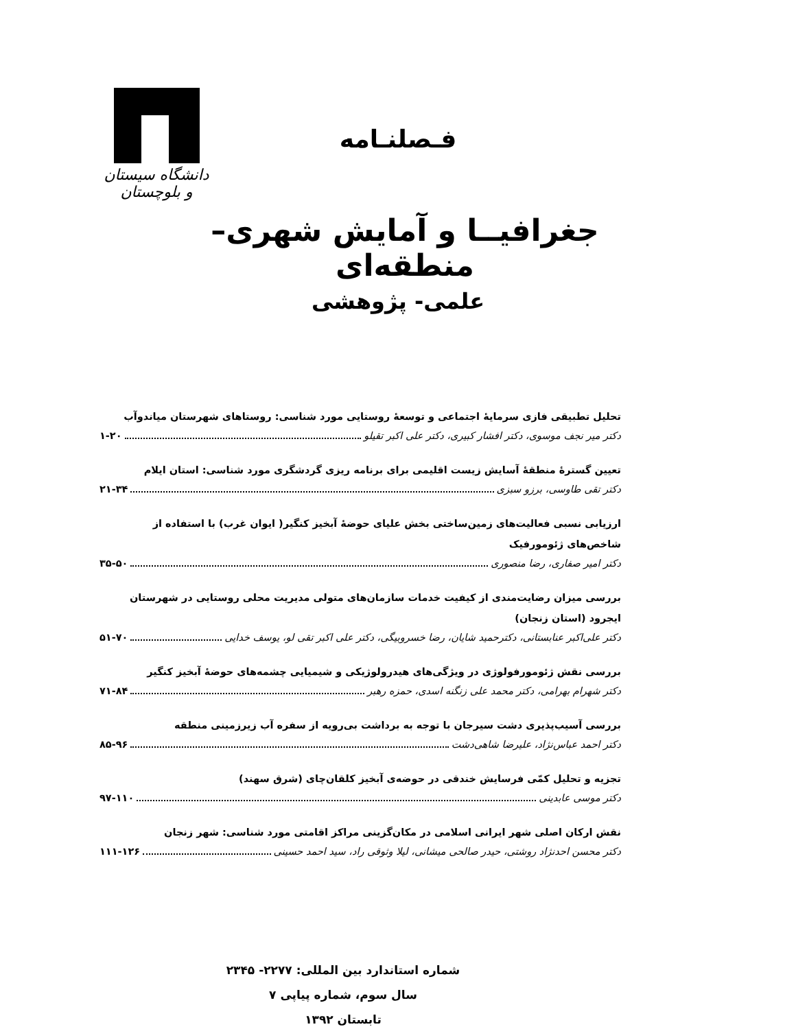دانشگاه سیستان و بلوچستان
فـصلنـامه
جغرافیــا و آمایش شهری– منطقه‌ای
علمی- پژوهشی
تحلیل تطبیقی فازی سرمایهٔ اجتماعی و توسعهٔ روستایی مورد شناسی: روستاهای شهرستان میاندوآب
دکتر میر نجف موسوی، دکتر افشار کبیری، دکتر علی اکبر تقیلو ۱-۲۰
تعیین گسترهٔ منطقهٔ آسایش زیست اقلیمی برای برنامه ریزی گردشگری مورد شناسی: استان ایلام
دکتر تقی طاوسی، برزو سبزی ۲۱-۳۴
ارزیابی نسبی فعالیت‌های زمین‌ساختی بخش علیای حوضهٔ آبخیز کنگیر( ایوان غرب) با استفاده از شاخص‌های ژئومورفیک
دکتر امیر صفاری، رضا منصوری ۳۵-۵۰
بررسی میزان رضایت‌مندی از کیفیت خدمات سازمان‌های متولی مدیریت محلی روستایی در شهرستان ایجرود (استان زنجان)
دکتر علی‌اکبر عنابستانی، دکترحمید شایان، رضا خسروبیگی، دکتر علی اکبر تقی لو، یوسف خدایی ۵۱-۷۰
بررسی نقش ژئومورفولوژی در ویژگی‌های هیدرولوژیکی و شیمیایی چشمه‌های حوضهٔ آبخیز کنگیر
دکتر شهرام بهرامی، دکتر محمد علی زنگنه اسدی، حمزه رهبر ۷۱-۸۴
بررسی آسیب‌پذیری دشت سیرجان با توجه به برداشت بی‌رویه از سفره آب زیرزمینی منطقه
دکتر احمد عباس‌نژاد، علیرضا شاهی‌دشت ۸۵-۹۶
تجزیه و تحلیل کمّی فرسایش خندقی در حوضه‌ی آبخیز کلقان‌چای (شرق سهند)
دکتر موسی عابدینی ۹۷-۱۱۰
نقش ارکان اصلی شهر ایرانی اسلامی در مکان‌گزینی مراکز اقامتی مورد شناسی: شهر زنجان
دکتر محسن احدنژاد روشتی، حیدر صالحی میشانی، لیلا وثوقی راد، سید احمد حسینی ۱۱۱-۱۲۶
شماره استاندارد بین المللی: ۲۲۷۷- ۲۳۴۵
سال سوم، شماره پیاپی ۷
تابستان ۱۳۹۲